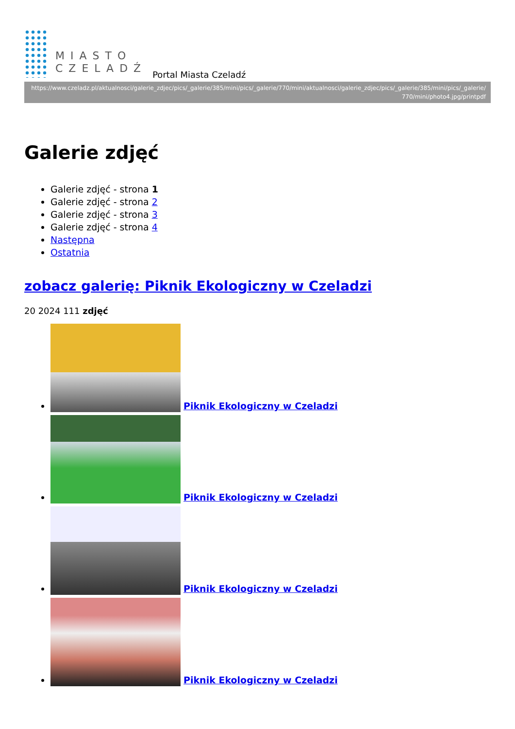MIASTO
CZELADŹ
Portal Miasta Czeladź
https://www.czeladz.pl/aktualnosci/galerie_zdjec/pics/_galerie/385/mini/pics/_galerie/770/mini/aktualnosci/galerie_zdjec/pics/_galerie/385/mini/pics/_galerie/770/mini/photo4.jpg/printpdf
Galerie zdjęć
Galerie zdjęć - strona 1
Galerie zdjęć - strona 2
Galerie zdjęć - strona 3
Galerie zdjęć - strona 4
Następna
Ostatnia
zobacz galerię: Piknik Ekologiczny w Czeladzi
20 2024 111 zdjęć
Piknik Ekologiczny w Czeladzi
Piknik Ekologiczny w Czeladzi
Piknik Ekologiczny w Czeladzi
Piknik Ekologiczny w Czeladzi